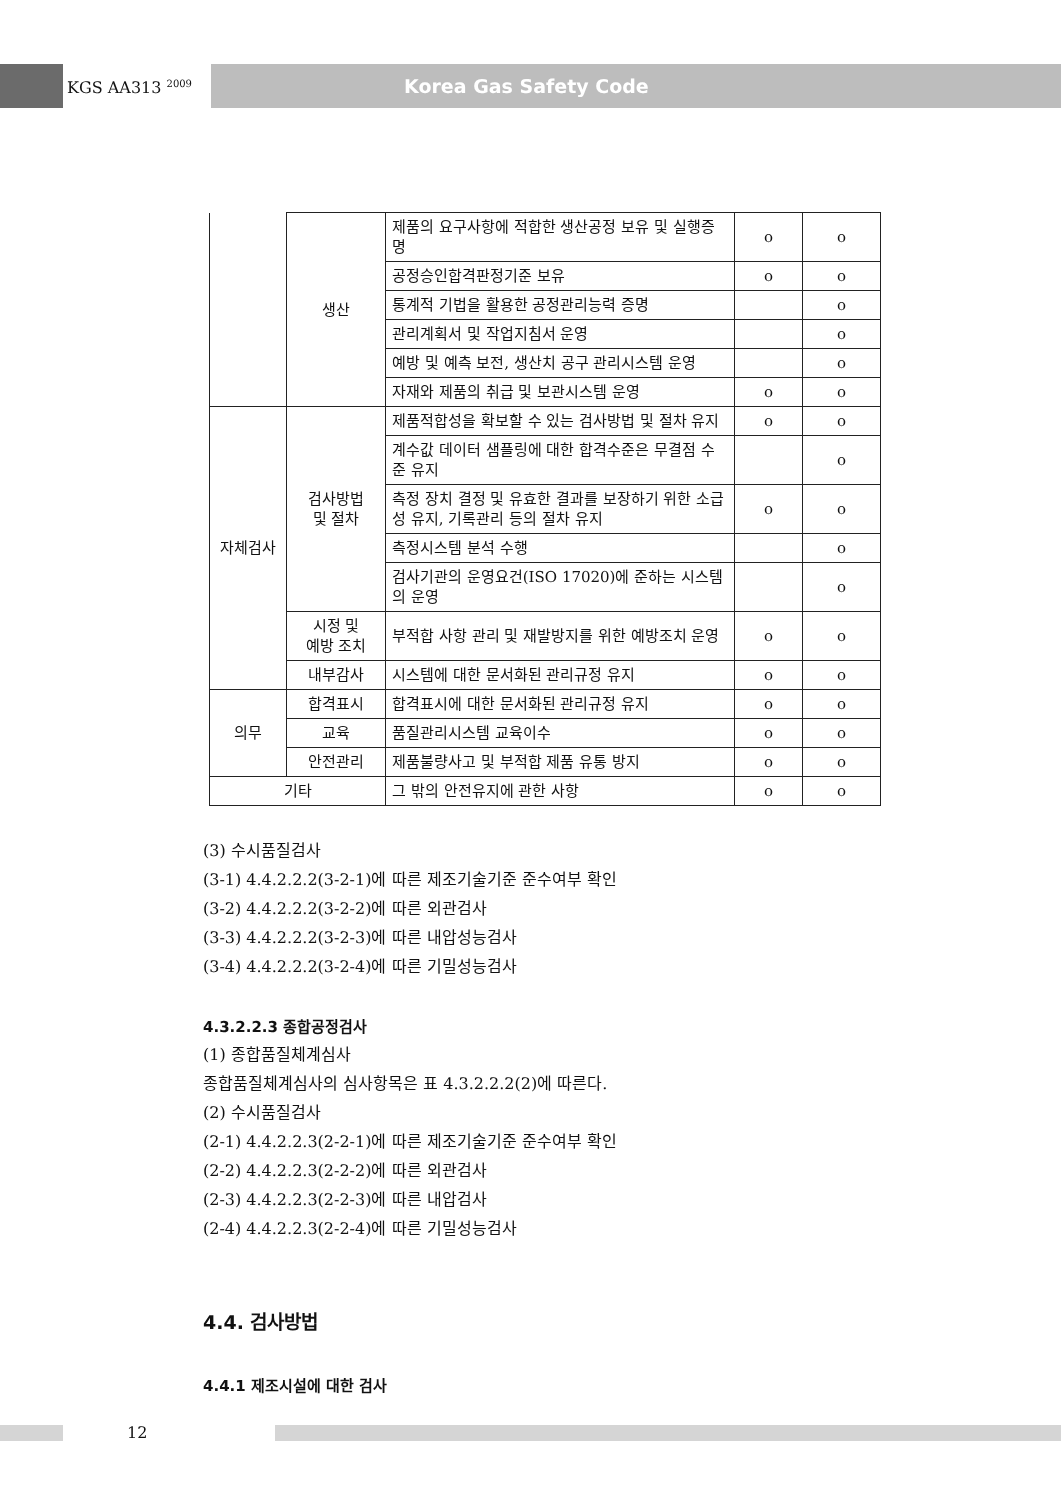KGS AA313 <sup>2009</sup>
Korea Gas Safety Code
| | 생산 | 제품의 요구사항에 적합한 생산공정 보유 및 실행증명 | o | o |
| | | 공정승인합격판정기준 보유 | o | o |
| | | 통계적 기법을 활용한 공정관리능력 증명 | | o |
| | | 관리계획서 및 작업지침서 운영 | | o |
| | | 예방 및 예측 보전, 생산치 공구 관리시스템 운영 | | o |
| | | 자재와 제품의 취급 및 보관시스템 운영 | o | o |
| 자체검사 | 검사방법 및 절차 | 제품적합성을 확보할 수 있는 검사방법 및 절차 유지 | o | o |
| | | 계수값 데이터 샘플링에 대한 합격수준은 무결점 수준 유지 | | o |
| | | 측정 장치 결정 및 유효한 결과를 보장하기 위한 소급성 유지, 기록관리 등의 절차 유지 | o | o |
| | | 측정시스템 분석 수행 | | o |
| | | 검사기관의 운영요건(ISO 17020)에 준하는 시스템의 운영 | | o |
| | 시정 및 예방 조치 | 부적합 사항 관리 및 재발방지를 위한 예방조치 운영 | o | o |
| | 내부감사 | 시스템에 대한 문서화된 관리규정 유지 | o | o |
| 의무 | 합격표시 | 합격표시에 대한 문서화된 관리규정 유지 | o | o |
| | 교육 | 품질관리시스템 교육이수 | o | o |
| | 안전관리 | 제품불량사고 및 부적합 제품 유통 방지 | o | o |
| 기타 | | 그 밖의 안전유지에 관한 사항 | o | o |
(3) 수시품질검사
(3-1) 4.4.2.2.2(3-2-1)에 따른 제조기술기준 준수여부 확인
(3-2) 4.4.2.2.2(3-2-2)에 따른 외관검사
(3-3) 4.4.2.2.2(3-2-3)에 따른 내압성능검사
(3-4) 4.4.2.2.2(3-2-4)에 따른 기밀성능검사
4.3.2.2.3 종합공정검사
(1) 종합품질체계심사
종합품질체계심사의 심사항목은 표 4.3.2.2.2(2)에 따른다.
(2) 수시품질검사
(2-1) 4.4.2.2.3(2-2-1)에 따른 제조기술기준 준수여부 확인
(2-2) 4.4.2.2.3(2-2-2)에 따른 외관검사
(2-3) 4.4.2.2.3(2-2-3)에 따른 내압검사
(2-4) 4.4.2.2.3(2-2-4)에 따른 기밀성능검사
4.4. 검사방법
4.4.1 제조시설에 대한 검사
12